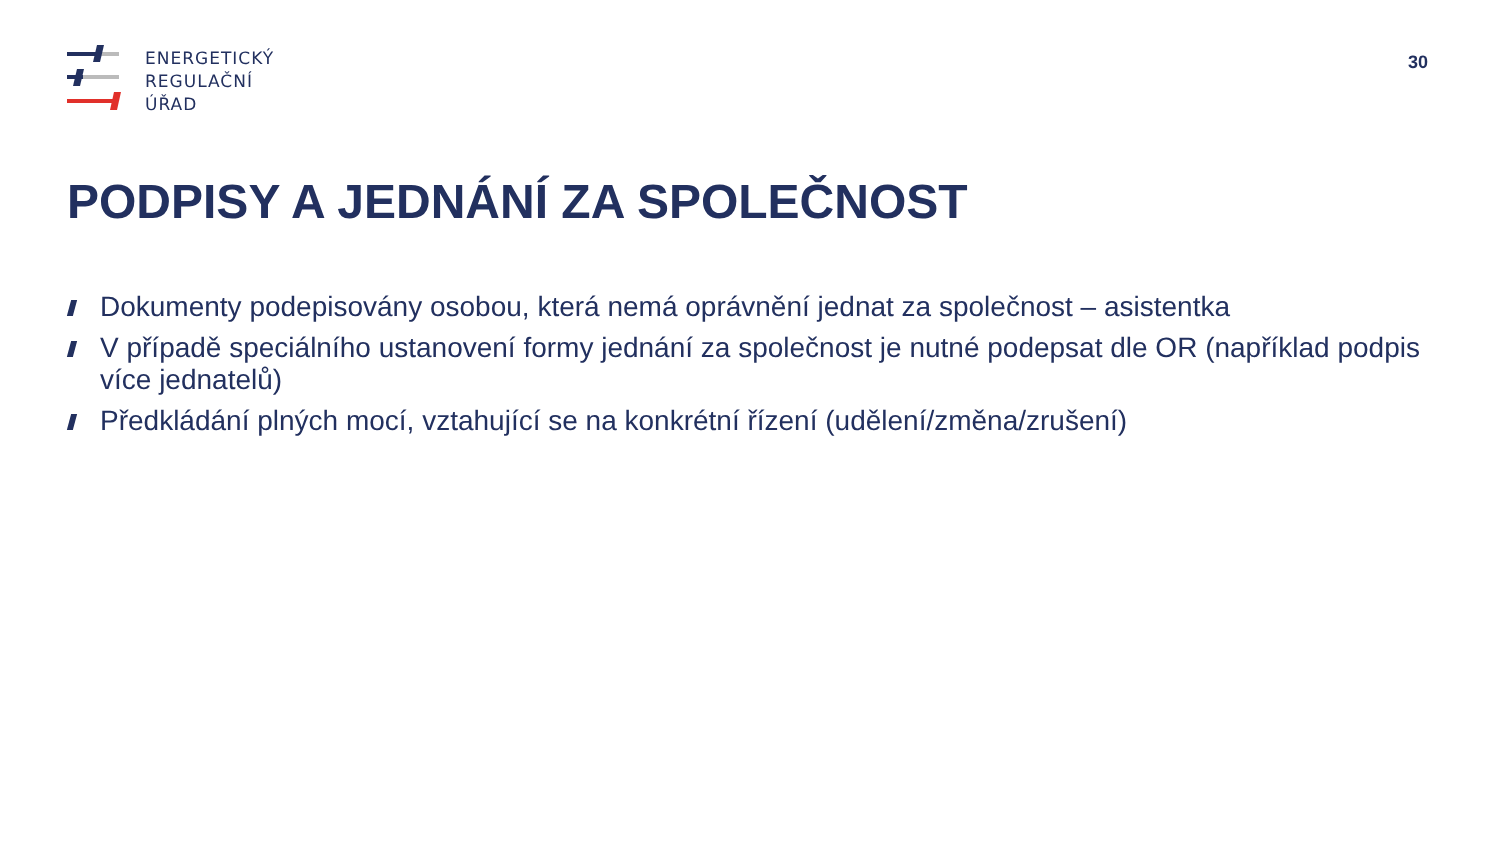ENERGETICKÝ
REGULAČNÍ
ÚŘAD
30
PODPISY A JEDNÁNÍ ZA SPOLEČNOST
Dokumenty podepisovány osobou, která nemá oprávnění jednat za společnost – asistentka
V případě speciálního ustanovení formy jednání za společnost je nutné podepsat dle OR (například podpis více jednatelů)
Předkládání plných mocí, vztahující se na konkrétní řízení (udělení/změna/zrušení)